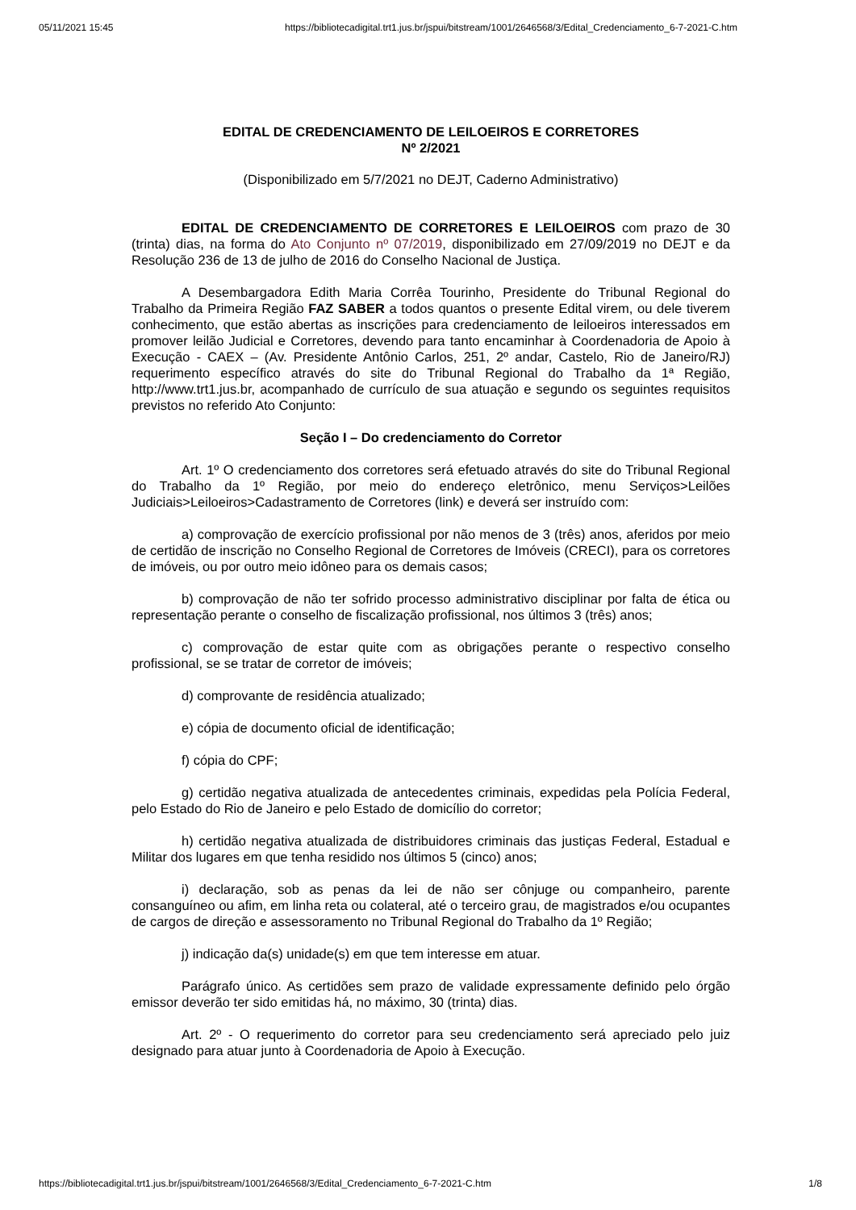05/11/2021 15:45 https://bibliotecadigital.trt1.jus.br/jspui/bitstream/1001/2646568/3/Edital_Credenciamento_6-7-2021-C.htm
EDITAL DE CREDENCIAMENTO DE LEILOEIROS E CORRETORES
Nº 2/2021
(Disponibilizado em 5/7/2021 no DEJT, Caderno Administrativo)
EDITAL DE CREDENCIAMENTO DE CORRETORES E LEILOEIROS com prazo de 30 (trinta) dias, na forma do Ato Conjunto nº 07/2019, disponibilizado em 27/09/2019 no DEJT e da Resolução 236 de 13 de julho de 2016 do Conselho Nacional de Justiça.
A Desembargadora Edith Maria Corrêa Tourinho, Presidente do Tribunal Regional do Trabalho da Primeira Região FAZ SABER a todos quantos o presente Edital virem, ou dele tiverem conhecimento, que estão abertas as inscrições para credenciamento de leiloeiros interessados em promover leilão Judicial e Corretores, devendo para tanto encaminhar à Coordenadoria de Apoio à Execução - CAEX – (Av. Presidente Antônio Carlos, 251, 2º andar, Castelo, Rio de Janeiro/RJ) requerimento específico através do site do Tribunal Regional do Trabalho da 1ª Região, http://www.trt1.jus.br, acompanhado de currículo de sua atuação e segundo os seguintes requisitos previstos no referido Ato Conjunto:
Seção I – Do credenciamento do Corretor
Art. 1º O credenciamento dos corretores será efetuado através do site do Tribunal Regional do Trabalho da 1º Região, por meio do endereço eletrônico, menu Serviços>Leilões Judiciais>Leiloeiros>Cadastramento de Corretores (link) e deverá ser instruído com:
a) comprovação de exercício profissional por não menos de 3 (três) anos, aferidos por meio de certidão de inscrição no Conselho Regional de Corretores de Imóveis (CRECI), para os corretores de imóveis, ou por outro meio idôneo para os demais casos;
b) comprovação de não ter sofrido processo administrativo disciplinar por falta de ética ou representação perante o conselho de fiscalização profissional, nos últimos 3 (três) anos;
c) comprovação de estar quite com as obrigações perante o respectivo conselho profissional, se se tratar de corretor de imóveis;
d) comprovante de residência atualizado;
e) cópia de documento oficial de identificação;
f) cópia do CPF;
g) certidão negativa atualizada de antecedentes criminais, expedidas pela Polícia Federal, pelo Estado do Rio de Janeiro e pelo Estado de domicílio do corretor;
h) certidão negativa atualizada de distribuidores criminais das justiças Federal, Estadual e Militar dos lugares em que tenha residido nos últimos 5 (cinco) anos;
i) declaração, sob as penas da lei de não ser cônjuge ou companheiro, parente consanguíneo ou afim, em linha reta ou colateral, até o terceiro grau, de magistrados e/ou ocupantes de cargos de direção e assessoramento no Tribunal Regional do Trabalho da 1º Região;
j) indicação da(s) unidade(s) em que tem interesse em atuar.
Parágrafo único. As certidões sem prazo de validade expressamente definido pelo órgão emissor deverão ter sido emitidas há, no máximo, 30 (trinta) dias.
Art. 2º - O requerimento do corretor para seu credenciamento será apreciado pelo juiz designado para atuar junto à Coordenadoria de Apoio à Execução.
https://bibliotecadigital.trt1.jus.br/jspui/bitstream/1001/2646568/3/Edital_Credenciamento_6-7-2021-C.htm 1/8